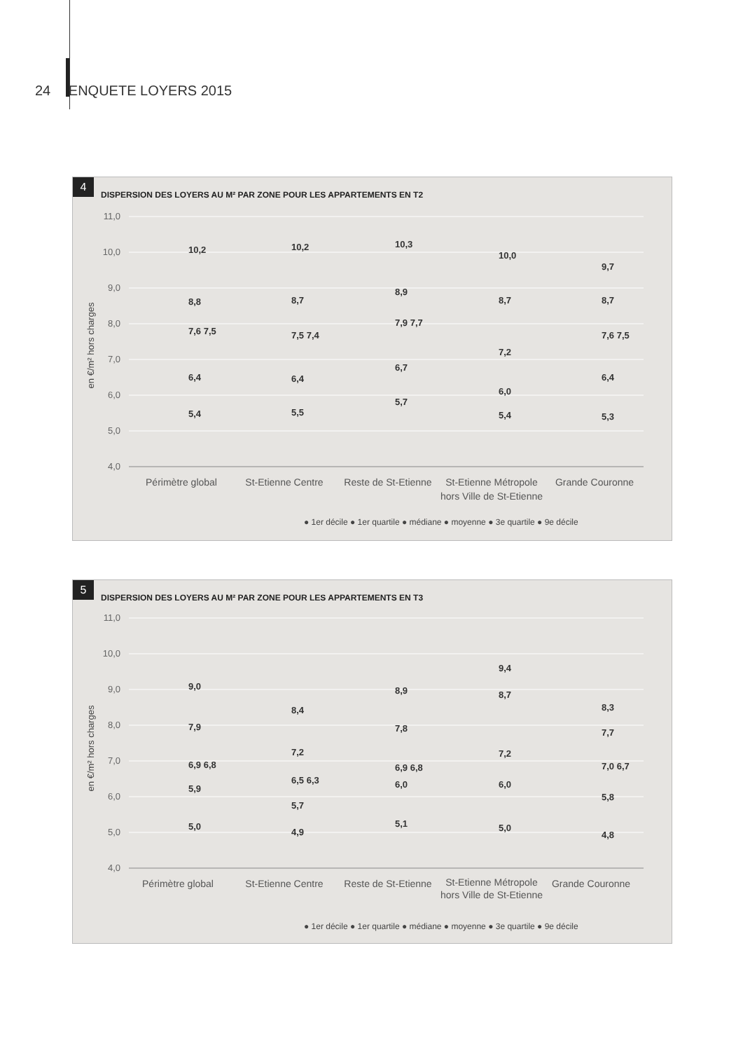24 ENQUETE LOYERS 2015
4
DISPERSION DES LOYERS AU M² PAR ZONE POUR LES APPARTEMENTS EN T2
11,0
10,0
9,0
8,0
7,0
6,0
5,0
4,0
en €/m² hors charges
Périmètre global
St-Etienne Centre
Reste de St-Etienne
St-Etienne Métropole
hors Ville de St-Etienne
Grande Couronne
10,2
8,8
7,6 7,5
6,4
5,4
10,2
8,7
7,5 7,4
6,4
5,5
10,3
8,9
7,9 7,7
6,7
5,7
10,0
8,7
7,2
6,0
5,4
9,7
8,7
7,6 7,5
6,4
5,3
● 1er décile ● 1er quartile ● médiane ● moyenne ● 3e quartile ● 9e décile
5
DISPERSION DES LOYERS AU M² PAR ZONE POUR LES APPARTEMENTS EN T3
11,0
10,0
9,0
8,0
7,0
6,0
5,0
4,0
en €/m² hors charges
Périmètre global
St-Etienne Centre
Reste de St-Etienne
St-Etienne Métropole
hors Ville de St-Etienne
Grande Couronne
9,0
7,9
6,9 6,8
5,9
5,0
8,4
7,2
6,5 6,3
5,7
4,9
8,9
7,8
6,9 6,8
6,0
5,1
9,4
8,7
7,2
6,0
5,0
8,3
7,7
7,0 6,7
5,8
4,8
● 1er décile ● 1er quartile ● médiane ● moyenne ● 3e quartile ● 9e décile